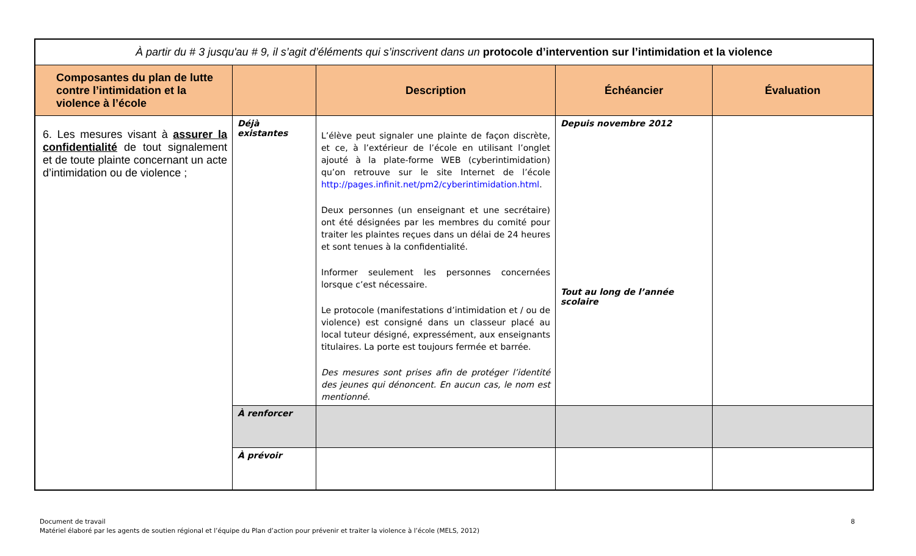| À partir du # 3 jusqu'au # 9, il s’agit d’éléments qui s’inscrivent dans un protocole d’intervention sur l’intimidation et la violence | | | | |
| Composantes du plan de lutte contre l’intimidation et la violence à l’école | | Description | Échéancier | Évaluation |
| 6. Les mesures visant à assurer la confidentialité de tout signalement et de toute plainte concernant un acte d’intimidation ou de violence ; | Déjà existantes | L’élève peut signaler une plainte de façon discrète, et ce, à l’extérieur de l’école en utilisant l’onglet ajouté à la plate-forme WEB (cyberintimidation) qu’on retrouve sur le site Internet de l’école http://pages.infinit.net/pm2/cyberintimidation.html . Deux personnes (un enseignant et une secrétaire) ont été désignées par les membres du comité pour traiter les plaintes reçues dans un délai de 24 heures et sont tenues à la confidentialité. Informer seulement les personnes concernées lorsque c’est nécessaire. Le protocole (manifestations d’intimidation et / ou de violence) est consigné dans un classeur placé au local tuteur désigné, expressément, aux enseignants titulaires. La porte est toujours fermée et barrée. Des mesures sont prises afin de protéger l’identité des jeunes qui dénoncent. En aucun cas, le nom est mentionné. | Depuis novembre 2012 Tout au long de l’année scolaire | |
| | À renforcer | | | |
| | À prévoir | | | |
8 Document de travail
Matériel élaboré par les agents de soutien régional et l’équipe du Plan d’action pour prévenir et traiter la violence à l’école (MELS, 2012)